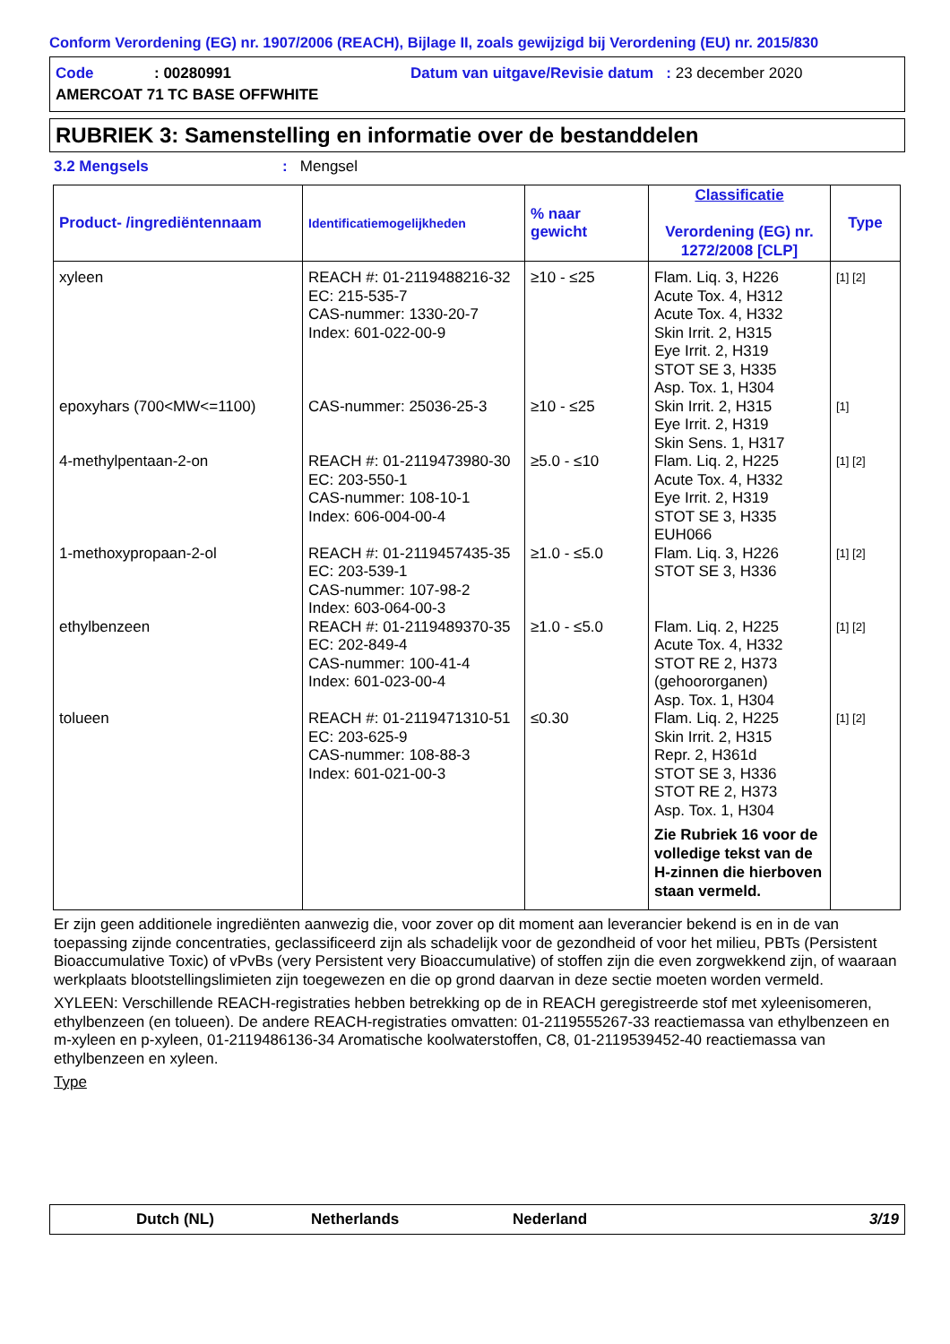Conform Verordening (EG) nr. 1907/2006 (REACH), Bijlage II, zoals gewijzigd bij Verordening (EU) nr. 2015/830
Code: 00280991 Datum van uitgave/Revisie datum : 23 december 2020
AMERCOAT 71 TC BASE OFFWHITE
RUBRIEK 3: Samenstelling en informatie over de bestanddelen
3.2 Mengsels: Mengsel
| Product- /ingrediëntennaam | Identificatiemogelijkheden | % naar gewicht | Classificatie Verordening (EG) nr. 1272/2008 [CLP] | Type |
| --- | --- | --- | --- | --- |
| xyleen | REACH #: 01-2119488216-32 EC: 215-535-7 CAS-nummer: 1330-20-7 Index: 601-022-00-9 | ≥10 - ≤25 | Flam. Liq. 3, H226 Acute Tox. 4, H312 Acute Tox. 4, H332 Skin Irrit. 2, H315 Eye Irrit. 2, H319 STOT SE 3, H335 Asp. Tox. 1, H304 | [1] [2] |
| epoxyhars (700<MW<=1100) | CAS-nummer: 25036-25-3 | ≥10 - ≤25 | Skin Irrit. 2, H315 Eye Irrit. 2, H319 Skin Sens. 1, H317 | [1] |
| 4-methylpentaan-2-on | REACH #: 01-2119473980-30 EC: 203-550-1 CAS-nummer: 108-10-1 Index: 606-004-00-4 | ≥5.0 - ≤10 | Flam. Liq. 2, H225 Acute Tox. 4, H332 Eye Irrit. 2, H319 STOT SE 3, H335 EUH066 | [1] [2] |
| 1-methoxypropaan-2-ol | REACH #: 01-2119457435-35 EC: 203-539-1 CAS-nummer: 107-98-2 Index: 603-064-00-3 | ≥1.0 - ≤5.0 | Flam. Liq. 3, H226 STOT SE 3, H336 | [1] [2] |
| ethylbenzeen | REACH #: 01-2119489370-35 EC: 202-849-4 CAS-nummer: 100-41-4 Index: 601-023-00-4 | ≥1.0 - ≤5.0 | Flam. Liq. 2, H225 Acute Tox. 4, H332 STOT RE 2, H373 (gehoororganen) Asp. Tox. 1, H304 | [1] [2] |
| tolueen | REACH #: 01-2119471310-51 EC: 203-625-9 CAS-nummer: 108-88-3 Index: 601-021-00-3 | ≤0.30 | Flam. Liq. 2, H225 Skin Irrit. 2, H315 Repr. 2, H361d STOT SE 3, H336 STOT RE 2, H373 Asp. Tox. 1, H304 Zie Rubriek 16 voor de volledige tekst van de H-zinnen die hierboven staan vermeld. | [1] [2] |
Er zijn geen additionele ingrediënten aanwezig die, voor zover op dit moment aan leverancier bekend is en in de van toepassing zijnde concentraties, geclassificeerd zijn als schadelijk voor de gezondheid of voor het milieu, PBTs (Persistent Bioaccumulative Toxic) of vPvBs (very Persistent very Bioaccumulative) of stoffen zijn die even zorgwekkend zijn, of waaraan werkplaats blootstellingslimieten zijn toegewezen en die op grond daarvan in deze sectie moeten worden vermeld.
XYLEEN: Verschillende REACH-registraties hebben betrekking op de in REACH geregistreerde stof met xyleenisomeren, ethylbenzeen (en tolueen). De andere REACH-registraties omvatten: 01-2119555267-33 reactiemassa van ethylbenzeen en m-xyleen en p-xyleen, 01-2119486136-34 Aromatische koolwaterstoffen, C8, 01-2119539452-40 reactiemassa van ethylbenzeen en xyleen.
Type
Dutch (NL) Netherlands Nederland 3/19